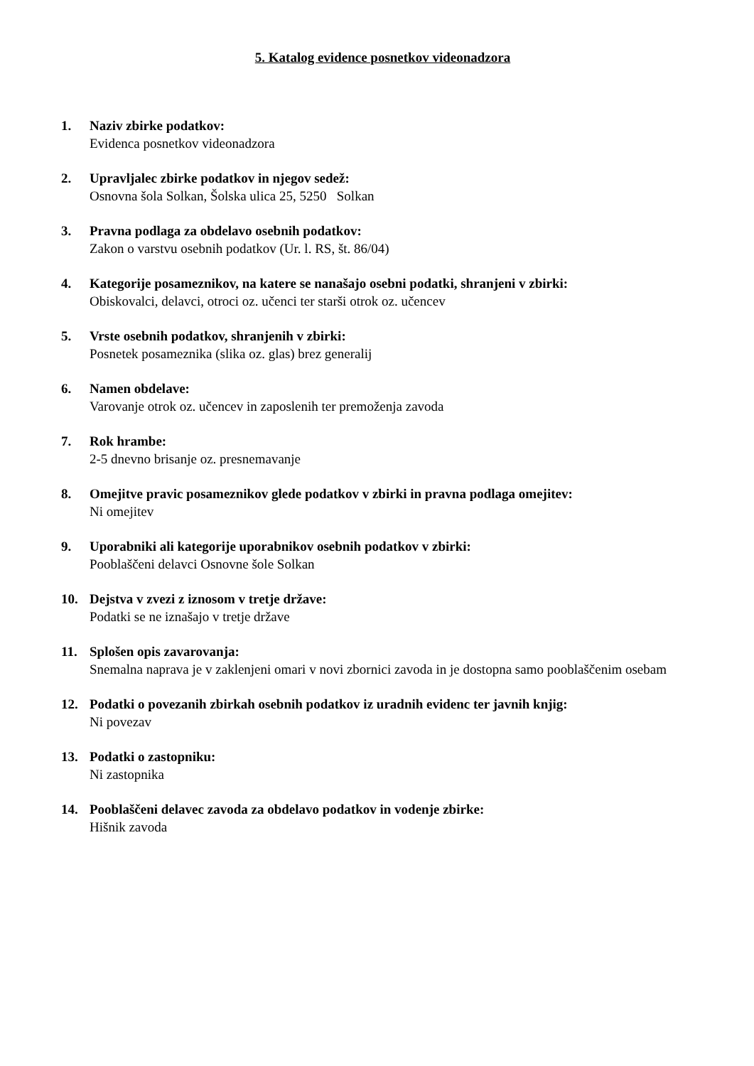5. Katalog evidence posnetkov videonadzora
1. Naziv zbirke podatkov:
Evidenca posnetkov videonadzora
2. Upravljalec zbirke podatkov in njegov sedež:
Osnovna šola Solkan, Šolska ulica 25, 5250 Solkan
3. Pravna podlaga za obdelavo osebnih podatkov:
Zakon o varstvu osebnih podatkov (Ur. l. RS, št. 86/04)
4. Kategorije posameznikov, na katere se nanašajo osebni podatki, shranjeni v zbirki:
Obiskovalci, delavci, otroci oz. učenci ter starši otrok oz. učencev
5. Vrste osebnih podatkov, shranjenih v zbirki:
Posnetek posameznika (slika oz. glas) brez generalij
6. Namen obdelave:
Varovanje otrok oz. učencev in zaposlenih ter premoženja zavoda
7. Rok hrambe:
2-5 dnevno brisanje oz. presnemavanje
8. Omejitve pravic posameznikov glede podatkov v zbirki in pravna podlaga omejitev:
Ni omejitev
9. Uporabniki ali kategorije uporabnikov osebnih podatkov v zbirki:
Pooblaščeni delavci Osnovne šole Solkan
10. Dejstva v zvezi z iznosom v tretje države:
Podatki se ne iznašajo v tretje države
11. Splošen opis zavarovanja:
Snemalna naprava je v zaklenjeni omari v novi zbornici zavoda in je dostopna samo pooblaščenim osebam
12. Podatki o povezanih zbirkah osebnih podatkov iz uradnih evidenc ter javnih knjig:
Ni povezav
13. Podatki o zastopniku:
Ni zastopnika
14. Pooblaščeni delavec zavoda za obdelavo podatkov in vodenje zbirke:
Hišnik zavoda